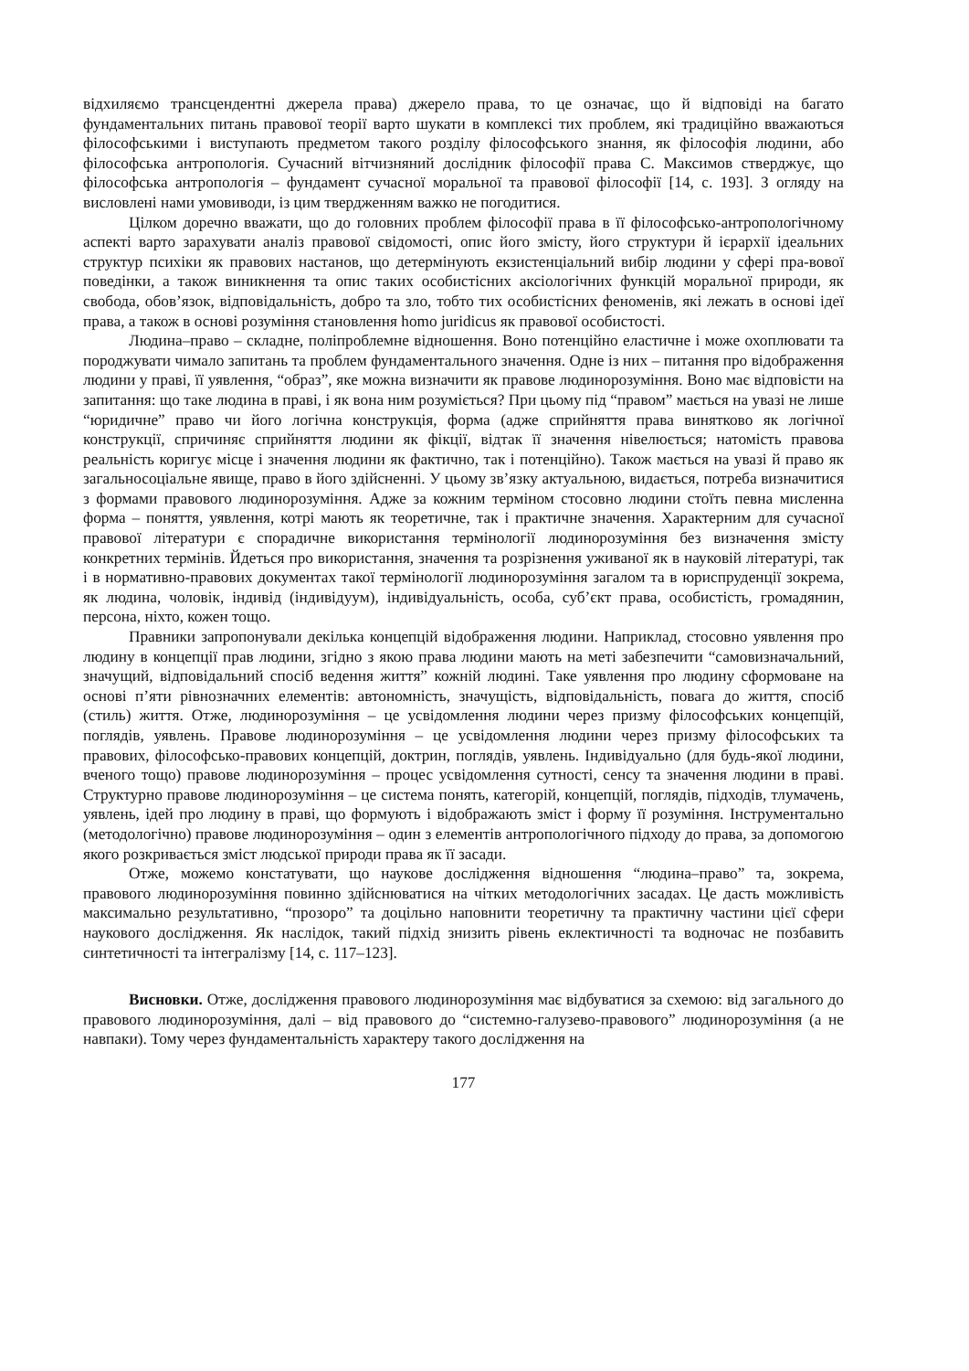відхиляємо трансцендентні джерела права) джерело права, то це означає, що й відповіді на багато фундаментальних питань правової теорії варто шукати в комплексі тих проблем, які традиційно вважаються філософськими і виступають предметом такого розділу філософського знання, як філософія людини, або філософська антропологія. Сучасний вітчизняний дослідник філософії права С. Максимов стверджує, що філософська антропологія – фундамент сучасної моральної та правової філософії [14, с. 193]. З огляду на висловлені нами умовиводи, із цим твердженням важко не погодитися.
Цілком доречно вважати, що до головних проблем філософії права в її філософсько-антропологічному аспекті варто зарахувати аналіз правової свідомості, опис його змісту, його структури й ієрархії ідеальних структур психіки як правових настанов, що детермінують екзистенціальний вибір людини у сфері пра-вової поведінки, а також виникнення та опис таких особистісних аксіологічних функцій моральної природи, як свобода, обов’язок, відповідальність, добро та зло, тобто тих особистісних феноменів, які лежать в основі ідеї права, а також в основі розуміння становлення homo juridicus як правової особистості.
Людина–право – складне, поліпроблемне відношення. Воно потенційно еластичне і може охоплювати та породжувати чимало запитань та проблем фундаментального значення. Одне із них – питання про відображення людини у праві, її уявлення, “образ”, яке можна визначити як правове людинорозуміння. Воно має відповісти на запитання: що таке людина в праві, і як вона ним розуміється? При цьому під “правом” мається на увазі не лише “юридичне” право чи його логічна конструкція, форма (адже сприйняття права винятково як логічної конструкції, спричиняє сприйняття людини як фікції, відтак її значення нівелюється; натомість правова реальність коригує місце і значення людини як фактично, так і потенційно). Також мається на увазі й право як загальносоціальне явище, право в його здійсненні. У цьому зв’язку актуальною, видається, потреба визначитися з формами правового людинорозуміння. Адже за кожним терміном стосовно людини стоїть певна мисленна форма – поняття, уявлення, котрі мають як теоретичне, так і практичне значення. Характерним для сучасної правової літератури є спорадичне використання термінології людинорозуміння без визначення змісту конкретних термінів. Йдеться про використання, значення та розрізнення уживаної як в науковій літературі, так і в нормативно-правових документах такої термінології людинорозуміння загалом та в юриспруденції зокрема, як людина, чоловік, індивід (індивідуум), індивідуальність, особа, суб’єкт права, особистість, громадянин, персона, ніхто, кожен тощо.
Правники запропонували декілька концепцій відображення людини. Наприклад, стосовно уявлення про людину в концепції прав людини, згідно з якою права людини мають на меті забезпечити “самовизначальний, значущий, відповідальний спосіб ведення життя” кожній людині. Таке уявлення про людину сформоване на основі п’яти рівнозначних елементів: автономність, значущість, відповідальність, повага до життя, спосіб (стиль) життя. Отже, людинорозуміння – це усвідомлення людини через призму філософських концепцій, поглядів, уявлень. Правове людинорозуміння – це усвідомлення людини через призму філософських та правових, філософсько-правових концепцій, доктрин, поглядів, уявлень. Індивідуально (для будь-якої людини, вченого тощо) правове людинорозуміння – процес усвідомлення сутності, сенсу та значення людини в праві. Структурно правове людинорозуміння – це система понять, категорій, концепцій, поглядів, підходів, тлумачень, уявлень, ідей про людину в праві, що формують і відображають зміст і форму її розуміння. Інструментально (методологічно) правове людинорозуміння – один з елементів антропологічного підходу до права, за допомогою якого розкривається зміст людської природи права як її засади.
Отже, можемо констатувати, що наукове дослідження відношення “людина–право” та, зокрема, правового людинорозуміння повинно здійснюватися на чітких методологічних засадах. Це дасть можливість максимально результативно, “прозоро” та доцільно наповнити теоретичну та практичну частини цієї сфери наукового дослідження. Як наслідок, такий підхід знизить рівень еклектичності та водночас не позбавить синтетичності та інтегралізму [14, с. 117–123].
Висновки. Отже, дослідження правового людинорозуміння має відбуватися за схемою: від загального до правового людинорозуміння, далі – від правового до “системно-галузево-правового” людинорозуміння (а не навпаки). Тому через фундаментальність характеру такого дослідження на
177